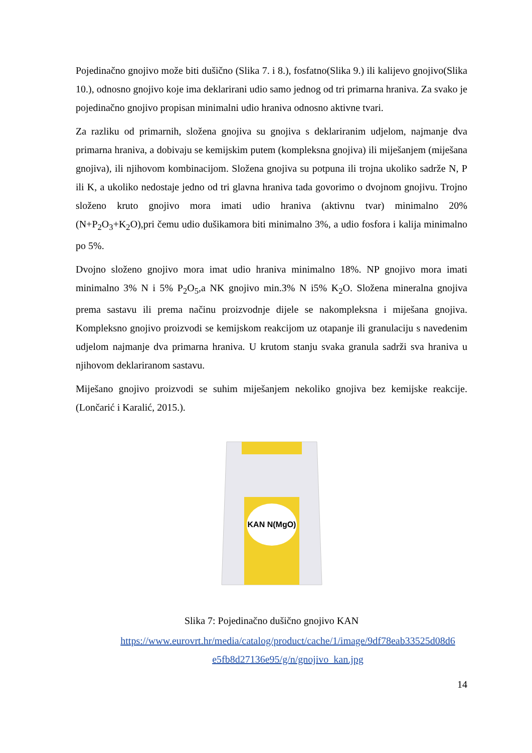Pojedinačno gnojivo može biti dušično (Slika 7. i 8.), fosfatno(Slika 9.) ili kalijevo gnojivo(Slika 10.), odnosno gnojivo koje ima deklarirani udio samo jednog od tri primarna hraniva. Za svako je pojedinačno gnojivo propisan minimalni udio hraniva odnosno aktivne tvari.
Za razliku od primarnih, složena gnojiva su gnojiva s deklariranim udjelom, najmanje dva primarna hraniva, a dobivaju se kemijskim putem (kompleksna gnojiva) ili miješanjem (miješana gnojiva), ili njihovom kombinacijom. Složena gnojiva su potpuna ili trojna ukoliko sadrže N, P ili K, a ukoliko nedostaje jedno od tri glavna hraniva tada govorimo o dvojnom gnojivu. Trojno složeno kruto gnojivo mora imati udio hraniva (aktivnu tvar) minimalno 20% (N+P<sub>2</sub>O<sub>3</sub>+K<sub>2</sub>O),pri čemu udio dušikamora biti minimalno 3%, a udio fosfora i kalija minimalno po 5%.
Dvojno složeno gnojivo mora imat udio hraniva minimalno 18%. NP gnojivo mora imati minimalno 3% N i 5% P<sub>2</sub>O<sub>5</sub>,a NK gnojivo min.3% N i5% K<sub>2</sub>O. Složena mineralna gnojiva prema sastavu ili prema načinu proizvodnje dijele se nakompleksna i miješana gnojiva. Kompleksno gnojivo proizvodi se kemijskom reakcijom uz otapanje ili granulaciju s navedenim udjelom najmanje dva primarna hraniva. U krutom stanju svaka granula sadrži sva hraniva u njihovom deklariranom sastavu.
Miješano gnojivo proizvodi se suhim miješanjem nekoliko gnojiva bez kemijske reakcije. (Lončarić i Karalić, 2015.).
KAN N(MgO)
Slika 7: Pojedinačno dušično gnojivo KAN
https://www.eurovrt.hr/media/catalog/product/cache/1/image/9df78eab33525d08d6 e5fb8d27136e95/g/n/gnojivo_kan.jpg
14